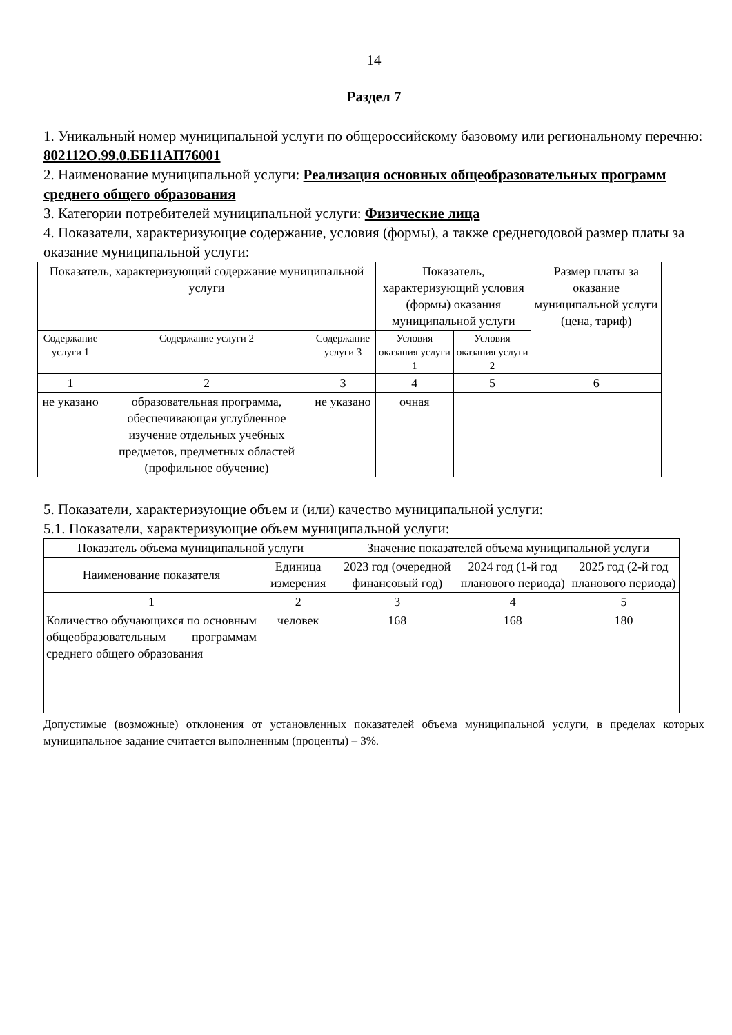14
Раздел 7
1. Уникальный номер муниципальной услуги по общероссийскому базовому или региональному перечню: 802112О.99.0.ББ11АП76001
2. Наименование муниципальной услуги: Реализация основных общеобразовательных программ среднего общего образования
3. Категории потребителей муниципальной услуги: Физические лица
4. Показатели, характеризующие содержание, условия (формы), а также среднегодовой размер платы за оказание муниципальной услуги:
| Показатель, характеризующий содержание муниципальной услуги | | | Показатель, характеризующий условия (формы) оказания муниципальной услуги | | Размер платы за оказание муниципальной услуги (цена, тариф) |
| --- | --- | --- | --- | --- | --- |
| Содержание услуги 1 | Содержание услуги 2 | Содержание услуги 3 | Условия оказания услуги 1 | Условия оказания услуги 2 | |
| 1 | 2 | 3 | 4 | 5 | 6 |
| не указано | образовательная программа, обеспечивающая углубленное изучение отдельных учебных предметов, предметных областей (профильное обучение) | не указано | очная | | |
5. Показатели, характеризующие объем и (или) качество муниципальной услуги:
5.1. Показатели, характеризующие объем муниципальной услуги:
| Показатель объема муниципальной услуги | | Значение показателей объема муниципальной услуги | | |
| --- | --- | --- | --- | --- |
| Наименование показателя | Единица измерения | 2023 год (очередной финансовый год) | 2024 год (1-й год планового периода) | 2025 год (2-й год планового периода) |
| 1 | 2 | 3 | 4 | 5 |
| Количество обучающихся по основным общеобразовательным программам среднего общего образования | человек | 168 | 168 | 180 |
Допустимые (возможные) отклонения от установленных показателей объема муниципальной услуги, в пределах которых муниципальное задание считается выполненным (проценты) – 3%.